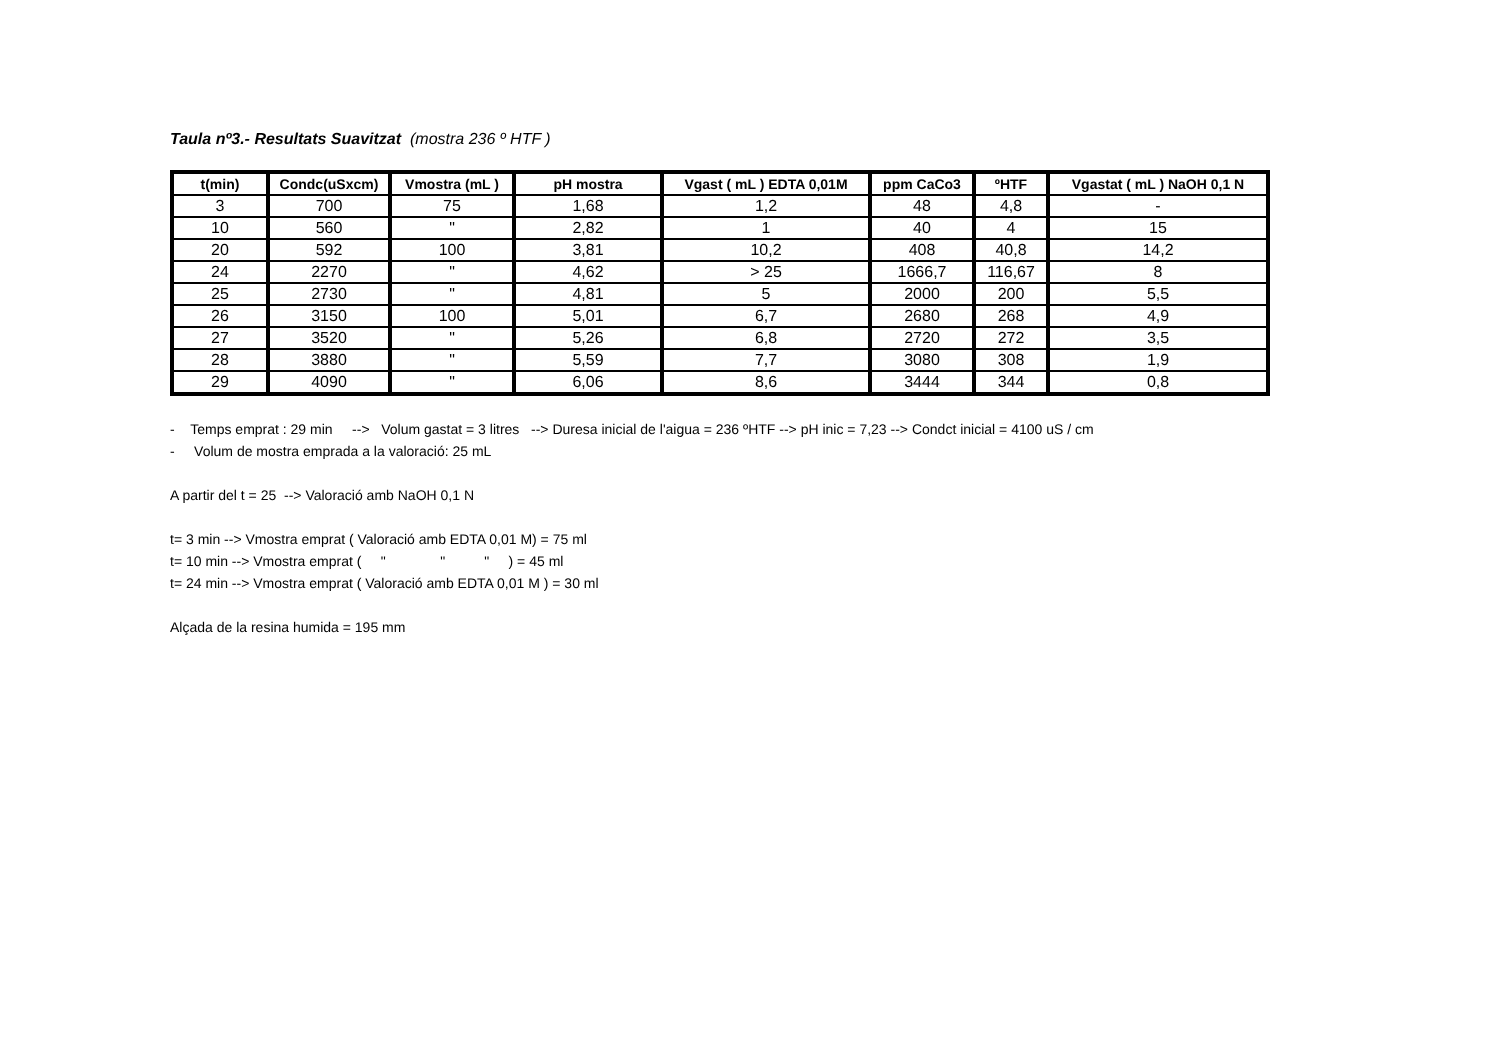Taula nº3.- Resultats Suavitzat (mostra 236 º HTF )
| t(min) | Condc(uSxcm) | Vmostra (mL ) | pH mostra | Vgast ( mL ) EDTA 0,01M | ppm CaCo3 | ºHTF | Vgastat ( mL ) NaOH 0,1 N |
| --- | --- | --- | --- | --- | --- | --- | --- |
| 3 | 700 | 75 | 1,68 | 1,2 | 48 | 4,8 | - |
| 10 | 560 | " | 2,82 | 1 | 40 | 4 | 15 |
| 20 | 592 | 100 | 3,81 | 10,2 | 408 | 40,8 | 14,2 |
| 24 | 2270 | " | 4,62 | > 25 | 1666,7 | 116,67 | 8 |
| 25 | 2730 | " | 4,81 | 5 | 2000 | 200 | 5,5 |
| 26 | 3150 | 100 | 5,01 | 6,7 | 2680 | 268 | 4,9 |
| 27 | 3520 | " | 5,26 | 6,8 | 2720 | 272 | 3,5 |
| 28 | 3880 | " | 5,59 | 7,7 | 3080 | 308 | 1,9 |
| 29 | 4090 | " | 6,06 | 8,6 | 3444 | 344 | 0,8 |
- Temps emprat : 29 min --> Volum gastat = 3 litres --> Duresa inicial de l'aigua = 236 ºHTF --> pH inic = 7,23 --> Condct inicial = 4100 uS / cm
- Volum de mostra emprada a la valoració: 25 mL
A partir del t = 25 --> Valoració amb NaOH 0,1 N
t= 3 min --> Vmostra emprat ( Valoració amb EDTA 0,01 M) = 75 ml
t= 10 min --> Vmostra emprat ( " " " ) = 45 ml
t= 24 min --> Vmostra emprat ( Valoració amb EDTA 0,01 M ) = 30 ml
Alçada de la resina humida = 195 mm